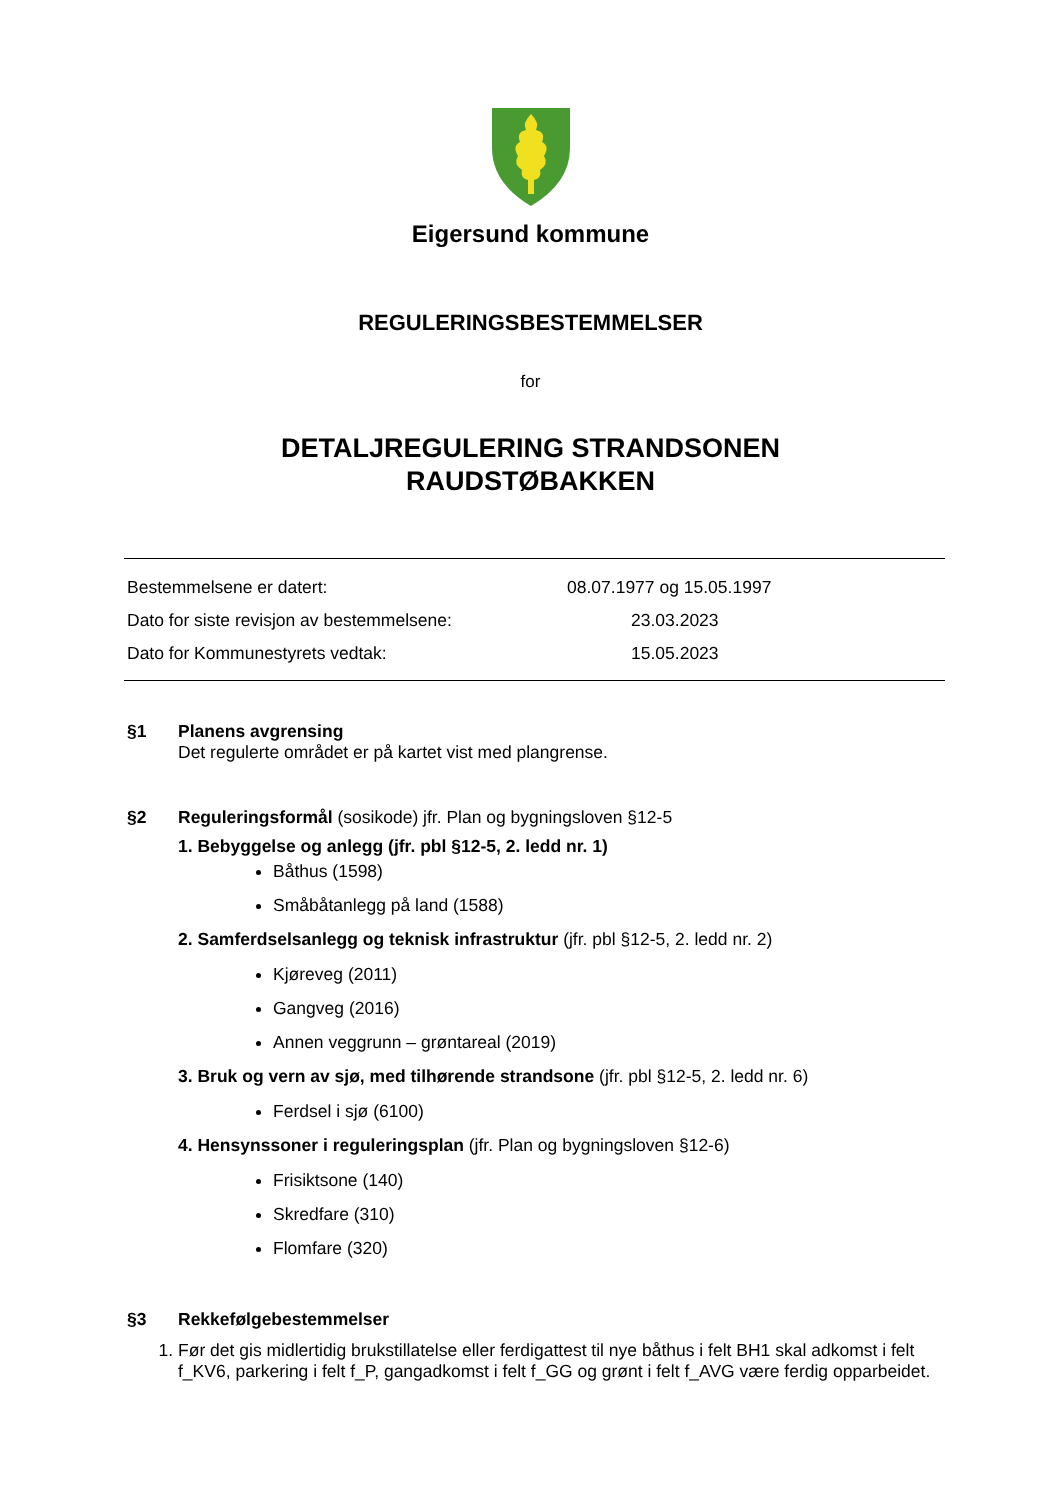Eigersund kommune
REGULERINGSBESTEMMELSER
for
DETALJREGULERING STRANDSONEN
RAUDSTØBAKKEN
Bestemmelsene er datert: 08.07.1977 og 15.05.1997
Dato for siste revisjon av bestemmelsene: 23.03.2023
Dato for Kommunestyrets vedtak: 15.05.2023
§1 Planens avgrensing
Det regulerte området er på kartet vist med plangrense.
§2 Reguleringsformål (sosikode) jfr. Plan og bygningsloven §12-5
1. Bebyggelse og anlegg (jfr. pbl §12-5, 2. ledd nr. 1)
Båthus (1598)
Småbåtanlegg på land (1588)
2. Samferdselsanlegg og teknisk infrastruktur (jfr. pbl §12-5, 2. ledd nr. 2)
Kjøreveg (2011)
Gangveg (2016)
Annen veggrunn – grøntareal (2019)
3. Bruk og vern av sjø, med tilhørende strandsone (jfr. pbl §12-5, 2. ledd nr. 6)
Ferdsel i sjø (6100)
4. Hensynssoner i reguleringsplan (jfr. Plan og bygningsloven §12-6)
Frisiktsone (140)
Skredfare (310)
Flomfare (320)
§3 Rekkefølgebestemmelser
1. Før det gis midlertidig brukstillatelse eller ferdigattest til nye båthus i felt BH1 skal adkomst i felt f_KV6, parkering i felt f_P, gangadkomst i felt f_GG og grønt i felt f_AVG være ferdig opparbeidet.